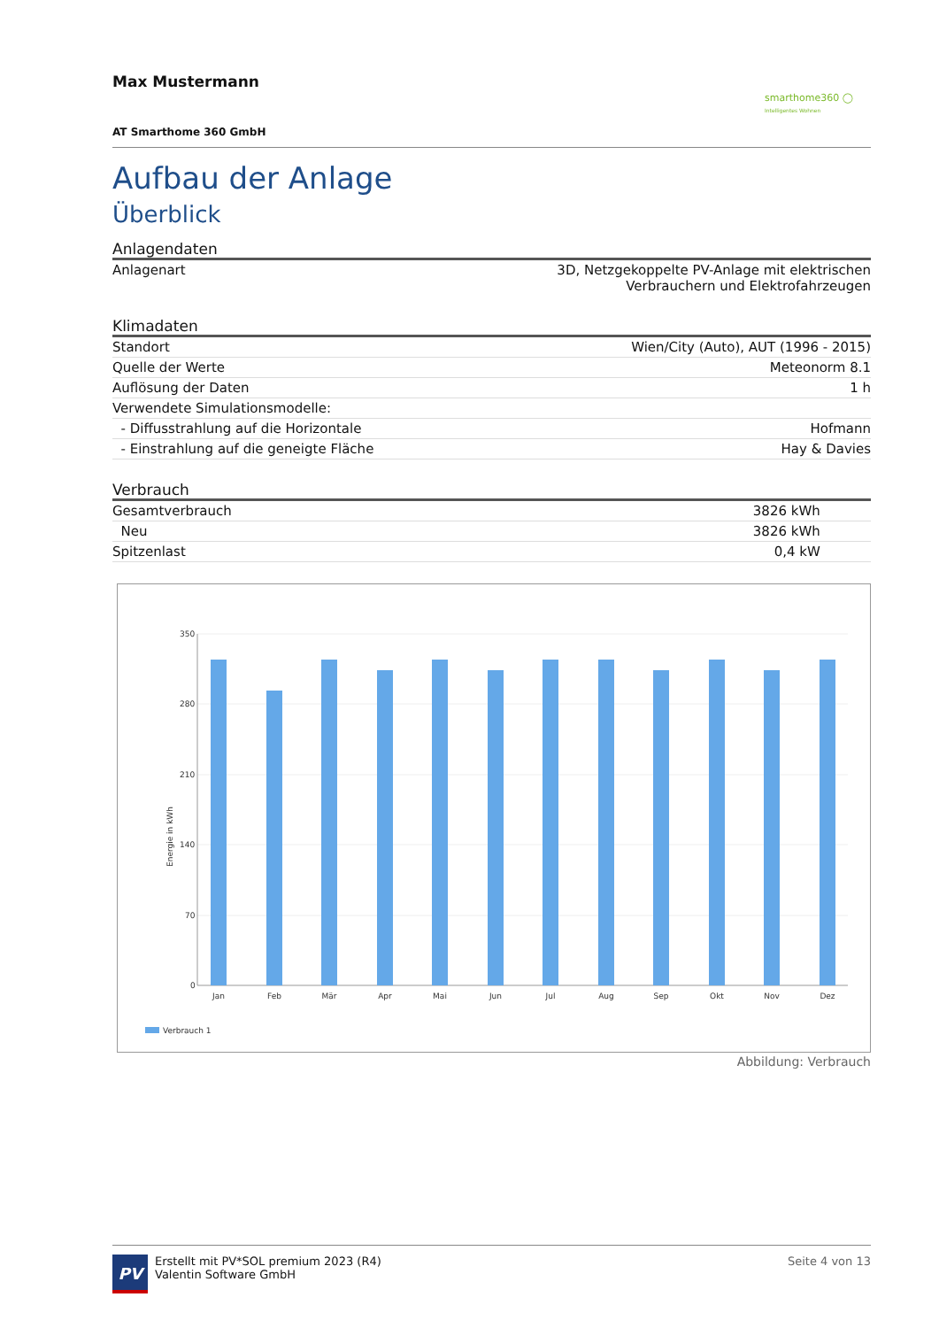Max Mustermann
smarthome360 ◯
Intelligentes Wohnen
AT Smarthome 360 GmbH
Aufbau der Anlage
Überblick
| Anlagendaten | |
| --- | --- |
| Anlagenart | 3D, Netzgekoppelte PV-Anlage mit elektrischen Verbrauchern und Elektrofahrzeugen |
| Klimadaten | |
| --- | --- |
| Standort | Wien/City (Auto), AUT (1996 - 2015) |
| Quelle der Werte | Meteonorm 8.1 |
| Auflösung der Daten | 1 h |
| Verwendete Simulationsmodelle: | |
| - Diffusstrahlung auf die Horizontale | Hofmann |
| - Einstrahlung auf die geneigte Fläche | Hay & Davies |
| Verbrauch | |
| --- | --- |
| Gesamtverbrauch | 3826 kWh |
| Neu | 3826 kWh |
| Spitzenlast | 0,4 kW |
350
280
210
140
70
0
Energie in kWh
Jan
Feb
Mär
Apr
Mai
Jun
Jul
Aug
Sep
Okt
Nov
Dez
Verbrauch 1
Abbildung: Verbrauch
PV
Erstellt mit PV*SOL premium 2023 (R4)
Valentin Software GmbH
Seite 4 von 13